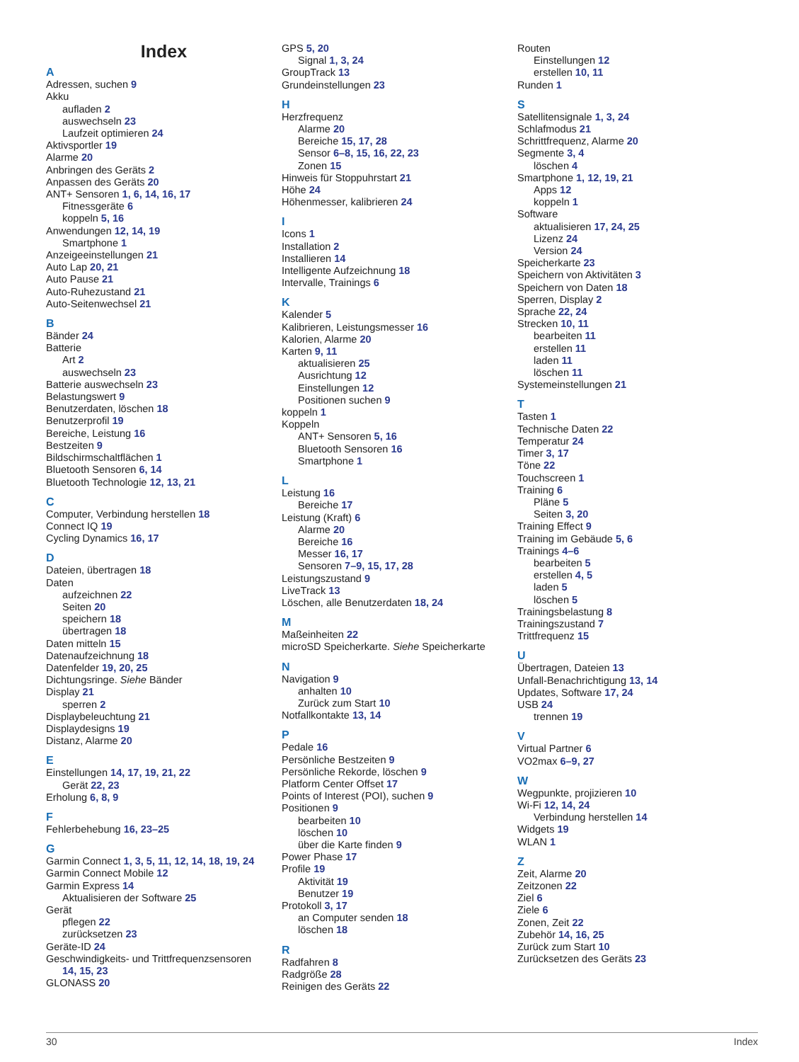Index
A
Adressen, suchen 9
Akku
aufladen 2
auswechseln 23
Laufzeit optimieren 24
Aktivsportler 19
Alarme 20
Anbringen des Geräts 2
Anpassen des Geräts 20
ANT+ Sensoren 1, 6, 14, 16, 17
Fitnessgeräte 6
koppeln 5, 16
Anwendungen 12, 14, 19
Smartphone 1
Anzeigeeinstellungen 21
Auto Lap 20, 21
Auto Pause 21
Auto-Ruhezustand 21
Auto-Seitenwechsel 21
B
Bänder 24
Batterie
Art 2
auswechseln 23
Batterie auswechseln 23
Belastungswert 9
Benutzerdaten, löschen 18
Benutzerprofil 19
Bereiche, Leistung 16
Bestzeiten 9
Bildschirmschaltflächen 1
Bluetooth Sensoren 6, 14
Bluetooth Technologie 12, 13, 21
C
Computer, Verbindung herstellen 18
Connect IQ 19
Cycling Dynamics 16, 17
D
Dateien, übertragen 18
Daten
aufzeichnen 22
Seiten 20
speichern 18
übertragen 18
Daten mitteln 15
Datenaufzeichnung 18
Datenfelder 19, 20, 25
Dichtungsringe. Siehe Bänder
Display 21
sperren 2
Displaybeleuchtung 21
Displaydesigns 19
Distanz, Alarme 20
E
Einstellungen 14, 17, 19, 21, 22
Gerät 22, 23
Erholung 6, 8, 9
F
Fehlerbehebung 16, 23–25
G
Garmin Connect 1, 3, 5, 11, 12, 14, 18, 19, 24
Garmin Connect Mobile 12
Garmin Express 14
Aktualisieren der Software 25
Gerät
pflegen 22
zurücksetzen 23
Geräte-ID 24
Geschwindigkeits- und Trittfrequenzsensoren
14, 15, 23
GLONASS 20
GPS 5, 20
Signal 1, 3, 24
GroupTrack 13
Grundeinstellungen 23
H
Herzfrequenz
Alarme 20
Bereiche 15, 17, 28
Sensor 6–8, 15, 16, 22, 23
Zonen 15
Hinweis für Stoppuhrstart 21
Höhe 24
Höhenmesser, kalibrieren 24
I
Icons 1
Installation 2
Installieren 14
Intelligente Aufzeichnung 18
Intervalle, Trainings 6
K
Kalender 5
Kalibrieren, Leistungsmesser 16
Kalorien, Alarme 20
Karten 9, 11
aktualisieren 25
Ausrichtung 12
Einstellungen 12
Positionen suchen 9
koppeln 1
Koppeln
ANT+ Sensoren 5, 16
Bluetooth Sensoren 16
Smartphone 1
L
Leistung 16
Bereiche 17
Leistung (Kraft) 6
Alarme 20
Bereiche 16
Messer 16, 17
Sensoren 7–9, 15, 17, 28
Leistungszustand 9
LiveTrack 13
Löschen, alle Benutzerdaten 18, 24
M
Maßeinheiten 22
microSD Speicherkarte. Siehe Speicherkarte
N
Navigation 9
anhalten 10
Zurück zum Start 10
Notfallkontakte 13, 14
P
Pedale 16
Persönliche Bestzeiten 9
Persönliche Rekorde, löschen 9
Platform Center Offset 17
Points of Interest (POI), suchen 9
Positionen 9
bearbeiten 10
löschen 10
über die Karte finden 9
Power Phase 17
Profile 19
Aktivität 19
Benutzer 19
Protokoll 3, 17
an Computer senden 18
löschen 18
R
Radfahren 8
Radgröße 28
Reinigen des Geräts 22
Routen
Einstellungen 12
erstellen 10, 11
Runden 1
S
Satellitensignale 1, 3, 24
Schlafmodus 21
Schrittfrequenz, Alarme 20
Segmente 3, 4
löschen 4
Smartphone 1, 12, 19, 21
Apps 12
koppeln 1
Software
aktualisieren 17, 24, 25
Lizenz 24
Version 24
Speicherkarte 23
Speichern von Aktivitäten 3
Speichern von Daten 18
Sperren, Display 2
Sprache 22, 24
Strecken 10, 11
bearbeiten 11
erstellen 11
laden 11
löschen 11
Systemeinstellungen 21
T
Tasten 1
Technische Daten 22
Temperatur 24
Timer 3, 17
Töne 22
Touchscreen 1
Training 6
Pläne 5
Seiten 3, 20
Training Effect 9
Training im Gebäude 5, 6
Trainings 4–6
bearbeiten 5
erstellen 4, 5
laden 5
löschen 5
Trainingsbelastung 8
Trainingszustand 7
Trittfrequenz 15
U
Übertragen, Dateien 13
Unfall-Benachrichtigung 13, 14
Updates, Software 17, 24
USB 24
trennen 19
V
Virtual Partner 6
VO2max 6–9, 27
W
Wegpunkte, projizieren 10
Wi-Fi 12, 14, 24
Verbindung herstellen 14
Widgets 19
WLAN 1
Z
Zeit, Alarme 20
Zeitzonen 22
Ziel 6
Ziele 6
Zonen, Zeit 22
Zubehör 14, 16, 25
Zurück zum Start 10
Zurücksetzen des Geräts 23
30 Index